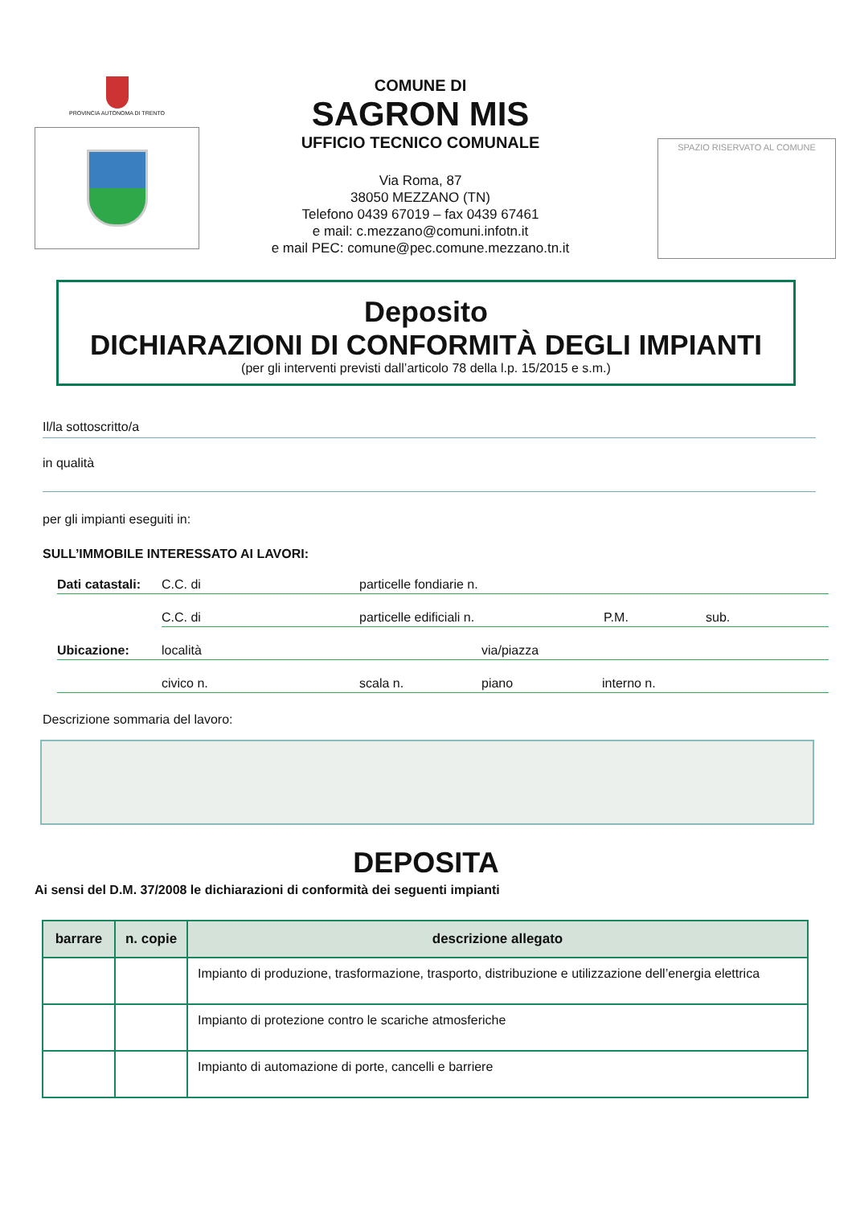PROVINCIA AUTONOMA DI TRENTO
COMUNE DI
SAGRON MIS
UFFICIO TECNICO COMUNALE
Via Roma, 87
38050 MEZZANO (TN)
Telefono 0439 67019 – fax 0439 67461
e mail: c.mezzano@comuni.infotn.it
e mail PEC: comune@pec.comune.mezzano.tn.it
SPAZIO RISERVATO AL COMUNE
Deposito
DICHIARAZIONI DI CONFORMITÀ DEGLI IMPIANTI
(per gli interventi previsti dall’articolo 78 della l.p. 15/2015 e s.m.)
Il/la sottoscritto/a
in qualità
per gli impianti eseguiti in:
SULL’IMMOBILE INTERESSATO AI LAVORI:
Dati catastali: C.C. di particelle fondiarie n.
C.C. di particelle edificiali n. P.M. sub.
Ubicazione: località via/piazza
civico n. scala n. piano interno n.
Descrizione sommaria del lavoro:
DEPOSITA
Ai sensi del D.M. 37/2008 le dichiarazioni di conformità dei seguenti impianti
| barrare | n. copie | descrizione allegato |
| --- | --- | --- |
| | | Impianto di produzione, trasformazione, trasporto, distribuzione e utilizzazione dell’energia elettrica |
| | | Impianto di protezione contro le scariche atmosferiche |
| | | Impianto di automazione di porte, cancelli e barriere |